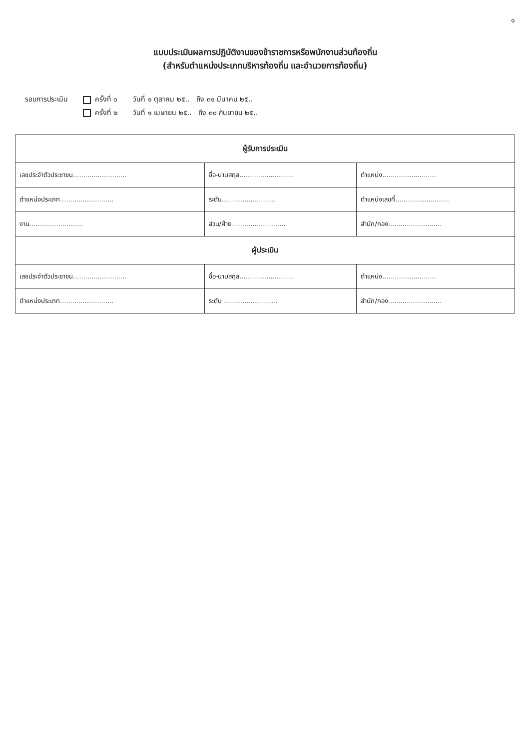๑
แบบประเมินผลการปฏิบัติงานของข้าราชการหรือพนักงานส่วนท้องถิ่น
(สำหรับตำแหน่งประเภทบริหารท้องถิ่น และอำนวยการท้องถิ่น)
รอบการประเมิน ครั้งที่ ๑
ครั้งที่ ๒
วันที่ ๑ ตุลาคม ๒๕.. ถึง ๓๑ มีนาคม ๒๕..
วันที่ ๑ เมษายน ๒๕.. ถึง ๓๐ กันยายน ๒๕..
| ผู้รับการประเมิน | | |
| --- | --- | --- |
| เลขประจำตัวประชาชน .......................... | ชื่อ-นามสกุล .......................... | ตำแหน่ง .......................... |
| ตำแหน่งประเภท .......................... | ระดับ .......................... | ตำแหน่งเลขที่ .......................... |
| งาน .......................... | ส่วน/ฝ่าย .......................... | สำนัก/กอง .......................... |
| ผู้ประเมิน | | |
| เลขประจำตัวประชาชน .......................... | ชื่อ-นามสกุล .......................... | ตำแหน่ง .......................... |
| ตำแหน่งประเภท .......................... | ระดับ .......................... | สำนัก/กอง .......................... |